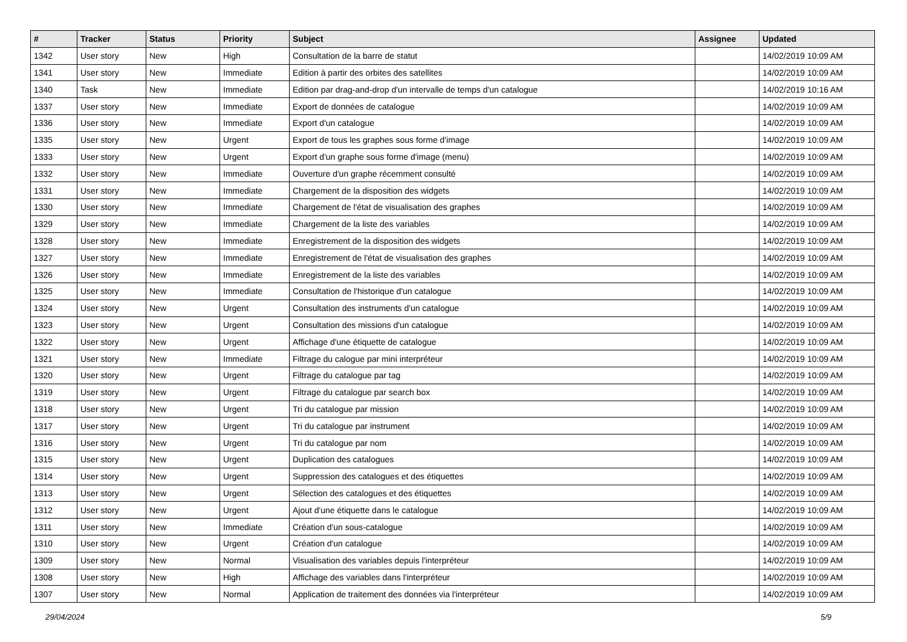| # | Tracker | Status | Priority | Subject | Assignee | Updated |
| --- | --- | --- | --- | --- | --- | --- |
| 1342 | User story | New | High | Consultation de la barre de statut | | 14/02/2019 10:09 AM |
| 1341 | User story | New | Immediate | Edition à partir des orbites des satellites | | 14/02/2019 10:09 AM |
| 1340 | Task | New | Immediate | Edition par drag-and-drop d'un intervalle de temps d'un catalogue | | 14/02/2019 10:16 AM |
| 1337 | User story | New | Immediate | Export de données de catalogue | | 14/02/2019 10:09 AM |
| 1336 | User story | New | Immediate | Export d'un catalogue | | 14/02/2019 10:09 AM |
| 1335 | User story | New | Urgent | Export de tous les graphes sous forme d'image | | 14/02/2019 10:09 AM |
| 1333 | User story | New | Urgent | Export d'un graphe sous forme d'image (menu) | | 14/02/2019 10:09 AM |
| 1332 | User story | New | Immediate | Ouverture d'un graphe récemment consulté | | 14/02/2019 10:09 AM |
| 1331 | User story | New | Immediate | Chargement de la disposition des widgets | | 14/02/2019 10:09 AM |
| 1330 | User story | New | Immediate | Chargement de l'état de visualisation des graphes | | 14/02/2019 10:09 AM |
| 1329 | User story | New | Immediate | Chargement de la liste des variables | | 14/02/2019 10:09 AM |
| 1328 | User story | New | Immediate | Enregistrement de la disposition des widgets | | 14/02/2019 10:09 AM |
| 1327 | User story | New | Immediate | Enregistrement de l'état de visualisation des graphes | | 14/02/2019 10:09 AM |
| 1326 | User story | New | Immediate | Enregistrement de la liste des variables | | 14/02/2019 10:09 AM |
| 1325 | User story | New | Immediate | Consultation de l'historique d'un catalogue | | 14/02/2019 10:09 AM |
| 1324 | User story | New | Urgent | Consultation des instruments d'un catalogue | | 14/02/2019 10:09 AM |
| 1323 | User story | New | Urgent | Consultation des missions d'un catalogue | | 14/02/2019 10:09 AM |
| 1322 | User story | New | Urgent | Affichage d'une étiquette de catalogue | | 14/02/2019 10:09 AM |
| 1321 | User story | New | Immediate | Filtrage du calogue par mini interpréteur | | 14/02/2019 10:09 AM |
| 1320 | User story | New | Urgent | Filtrage du catalogue par tag | | 14/02/2019 10:09 AM |
| 1319 | User story | New | Urgent | Filtrage du catalogue par search box | | 14/02/2019 10:09 AM |
| 1318 | User story | New | Urgent | Tri du catalogue par mission | | 14/02/2019 10:09 AM |
| 1317 | User story | New | Urgent | Tri du catalogue par instrument | | 14/02/2019 10:09 AM |
| 1316 | User story | New | Urgent | Tri du catalogue par nom | | 14/02/2019 10:09 AM |
| 1315 | User story | New | Urgent | Duplication des catalogues | | 14/02/2019 10:09 AM |
| 1314 | User story | New | Urgent | Suppression des catalogues et des étiquettes | | 14/02/2019 10:09 AM |
| 1313 | User story | New | Urgent | Sélection des catalogues et des étiquettes | | 14/02/2019 10:09 AM |
| 1312 | User story | New | Urgent | Ajout d'une étiquette dans le catalogue | | 14/02/2019 10:09 AM |
| 1311 | User story | New | Immediate | Création d'un sous-catalogue | | 14/02/2019 10:09 AM |
| 1310 | User story | New | Urgent | Création d'un catalogue | | 14/02/2019 10:09 AM |
| 1309 | User story | New | Normal | Visualisation des variables depuis l'interpréteur | | 14/02/2019 10:09 AM |
| 1308 | User story | New | High | Affichage des variables dans l'interpréteur | | 14/02/2019 10:09 AM |
| 1307 | User story | New | Normal | Application de traitement des données via l'interpréteur | | 14/02/2019 10:09 AM |
29/04/2024 5/9